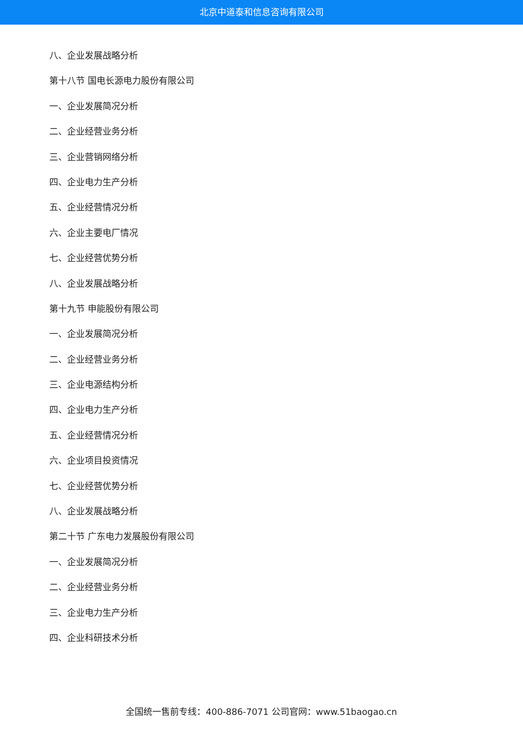北京中道泰和信息咨询有限公司
八、企业发展战略分析
第十八节 国电长源电力股份有限公司
一、企业发展简况分析
二、企业经营业务分析
三、企业营销网络分析
四、企业电力生产分析
五、企业经营情况分析
六、企业主要电厂情况
七、企业经营优势分析
八、企业发展战略分析
第十九节 申能股份有限公司
一、企业发展简况分析
二、企业经营业务分析
三、企业电源结构分析
四、企业电力生产分析
五、企业经营情况分析
六、企业项目投资情况
七、企业经营优势分析
八、企业发展战略分析
第二十节 广东电力发展股份有限公司
一、企业发展简况分析
二、企业经营业务分析
三、企业电力生产分析
四、企业科研技术分析
全国统一售前专线：400-886-7071 公司官网：www.51baogao.cn